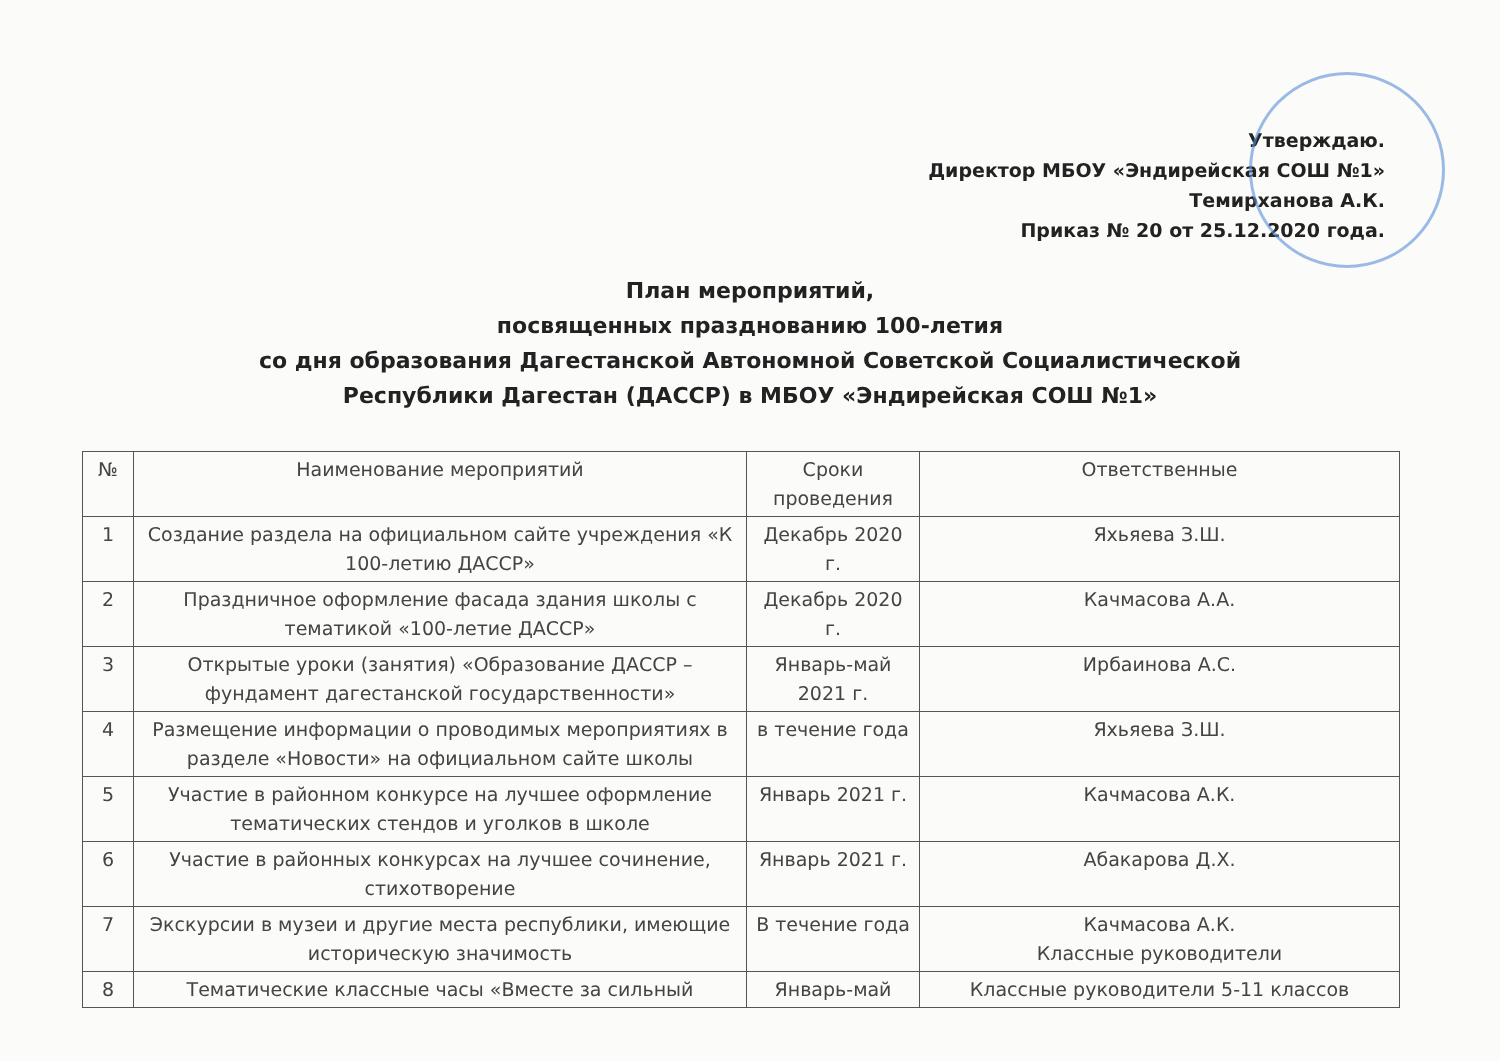Утверждаю.
Директор МБОУ «Эндирейская СОШ №1»
Темирханова А.К.
Приказ № 20 от 25.12.2020 года.
План мероприятий,
посвященных празднованию 100-летия
со дня образования Дагестанской Автономной Советской Социалистической
Республики Дагестан (ДАССР) в МБОУ «Эндирейская СОШ №1»
| № | Наименование мероприятий | Сроки проведения | Ответственные |
| --- | --- | --- | --- |
| 1 | Создание раздела на официальном сайте учреждения «К 100-летию ДАССР» | Декабрь 2020 г. | Яхьяева З.Ш. |
| 2 | Праздничное оформление фасада здания школы с тематикой «100-летие ДАССР» | Декабрь 2020 г. | Качмасова А.А. |
| 3 | Открытые уроки (занятия) «Образование ДАССР – фундамент дагестанской государственности» | Январь-май 2021 г. | Ирбаинова А.С. |
| 4 | Размещение информации о проводимых мероприятиях в разделе «Новости» на официальном сайте школы | в течение года | Яхьяева З.Ш. |
| 5 | Участие в районном конкурсе на лучшее оформление тематических стендов и уголков в школе | Январь 2021 г. | Качмасова А.К. |
| 6 | Участие в районных конкурсах на лучшее сочинение, стихотворение | Январь 2021 г. | Абакарова Д.Х. |
| 7 | Экскурсии в музеи и другие места республики, имеющие историческую значимость | В течение года | Качмасова А.К. Классные руководители |
| 8 | Тематические классные часы «Вместе за сильный | Январь-май | Классные руководители 5-11 классов |